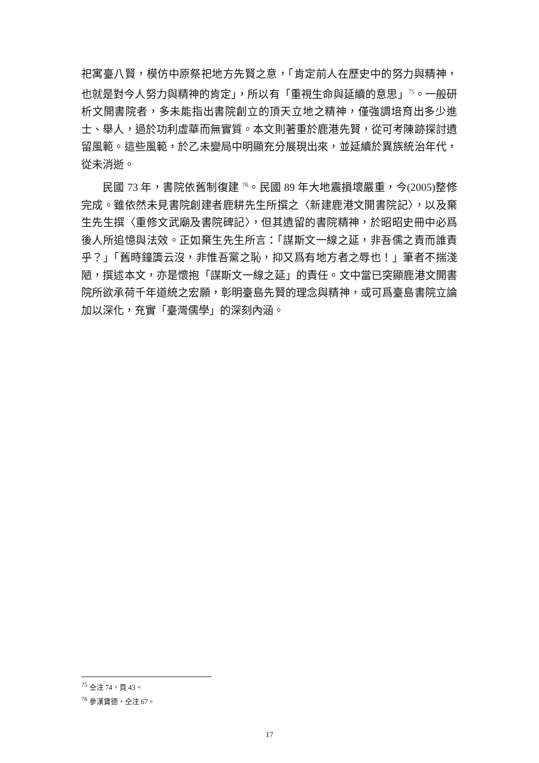祀寓臺八賢，模仿中原祭祀地方先賢之意，「肯定前人在歷史中的努力與精神，也就是對今人努力與精神的肯定」，所以有「重視生命與延續的意思」<sup>75</sup>。一般研析文開書院者，多未能指出書院創立的頂天立地之精神，僅強調培育出多少進士、舉人，過於功利虛華而無實質。本文則著重於鹿港先賢，從可考陳跡探討遺留風範。這些風範，於乙未變局中明顯充分展現出來，並延續於異族統治年代，從未消逝。
民國 73 年，書院依舊制復建 <sup>76</sup>。民國 89 年大地震損壞嚴重，今(2005)整修完成。雖依然未見書院創建者鹿耕先生所撰之〈新建鹿港文開書院記〉，以及棄生先生撰〈重修文武廟及書院碑記〉，但其遺留的書院精神，於昭昭史冊中必爲後人所追憶與法效。正如棄生先生所言：「謀斯文一線之延，非吾儒之責而誰責乎？」「舊時鐘簴云沒，非惟吾黨之恥，抑又爲有地方者之辱也！」筆者不揣淺陋，撰述本文，亦是懷抱「謀斯文一線之延」的責任。文中當已突顯鹿港文開書院所欲承荷千年道統之宏願，彰明臺島先賢的理念與精神，或可爲臺島書院立論加以深化，充實「臺灣儒學」的深刻內涵。
<sup>75</sup> 仝注 74，頁 43。
<sup>76</sup> 參漢寶德，仝注 67。
17